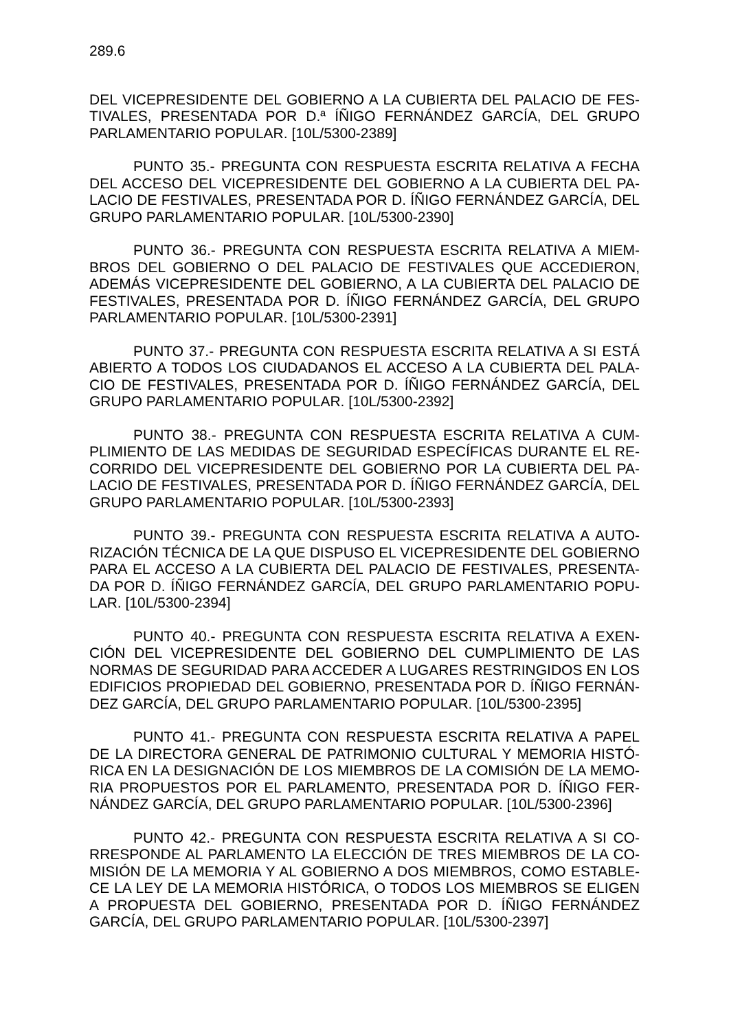289.6
DEL VICEPRESIDENTE DEL GOBIERNO A LA CUBIERTA DEL PALACIO DE FES-TIVALES, PRESENTADA POR D.ª ÍÑIGO FERNÁNDEZ GARCÍA, DEL GRUPO PARLAMENTARIO POPULAR. [10L/5300-2389]
PUNTO 35.- PREGUNTA CON RESPUESTA ESCRITA RELATIVA A FECHA DEL ACCESO DEL VICEPRESIDENTE DEL GOBIERNO A LA CUBIERTA DEL PA-LACIO DE FESTIVALES, PRESENTADA POR D. ÍÑIGO FERNÁNDEZ GARCÍA, DEL GRUPO PARLAMENTARIO POPULAR. [10L/5300-2390]
PUNTO 36.- PREGUNTA CON RESPUESTA ESCRITA RELATIVA A MIEM-BROS DEL GOBIERNO O DEL PALACIO DE FESTIVALES QUE ACCEDIERON, ADEMÁS VICEPRESIDENTE DEL GOBIERNO, A LA CUBIERTA DEL PALACIO DE FESTIVALES, PRESENTADA POR D. ÍÑIGO FERNÁNDEZ GARCÍA, DEL GRUPO PARLAMENTARIO POPULAR. [10L/5300-2391]
PUNTO 37.- PREGUNTA CON RESPUESTA ESCRITA RELATIVA A SI ESTÁ ABIERTO A TODOS LOS CIUDADANOS EL ACCESO A LA CUBIERTA DEL PALA-CIO DE FESTIVALES, PRESENTADA POR D. ÍÑIGO FERNÁNDEZ GARCÍA, DEL GRUPO PARLAMENTARIO POPULAR. [10L/5300-2392]
PUNTO 38.- PREGUNTA CON RESPUESTA ESCRITA RELATIVA A CUM-PLIMIENTO DE LAS MEDIDAS DE SEGURIDAD ESPECÍFICAS DURANTE EL RE-CORRIDO DEL VICEPRESIDENTE DEL GOBIERNO POR LA CUBIERTA DEL PA-LACIO DE FESTIVALES, PRESENTADA POR D. ÍÑIGO FERNÁNDEZ GARCÍA, DEL GRUPO PARLAMENTARIO POPULAR. [10L/5300-2393]
PUNTO 39.- PREGUNTA CON RESPUESTA ESCRITA RELATIVA A AUTO-RIZACIÓN TÉCNICA DE LA QUE DISPUSO EL VICEPRESIDENTE DEL GOBIERNO PARA EL ACCESO A LA CUBIERTA DEL PALACIO DE FESTIVALES, PRESENTA-DA POR D. ÍÑIGO FERNÁNDEZ GARCÍA, DEL GRUPO PARLAMENTARIO POPU-LAR. [10L/5300-2394]
PUNTO 40.- PREGUNTA CON RESPUESTA ESCRITA RELATIVA A EXEN-CIÓN DEL VICEPRESIDENTE DEL GOBIERNO DEL CUMPLIMIENTO DE LAS NORMAS DE SEGURIDAD PARA ACCEDER A LUGARES RESTRINGIDOS EN LOS EDIFICIOS PROPIEDAD DEL GOBIERNO, PRESENTADA POR D. ÍÑIGO FERNÁN-DEZ GARCÍA, DEL GRUPO PARLAMENTARIO POPULAR. [10L/5300-2395]
PUNTO 41.- PREGUNTA CON RESPUESTA ESCRITA RELATIVA A PAPEL DE LA DIRECTORA GENERAL DE PATRIMONIO CULTURAL Y MEMORIA HISTÓ-RICA EN LA DESIGNACIÓN DE LOS MIEMBROS DE LA COMISIÓN DE LA MEMO-RIA PROPUESTOS POR EL PARLAMENTO, PRESENTADA POR D. ÍÑIGO FER-NÁNDEZ GARCÍA, DEL GRUPO PARLAMENTARIO POPULAR. [10L/5300-2396]
PUNTO 42.- PREGUNTA CON RESPUESTA ESCRITA RELATIVA A SI CO-RRESPONDE AL PARLAMENTO LA ELECCIÓN DE TRES MIEMBROS DE LA CO-MISIÓN DE LA MEMORIA Y AL GOBIERNO A DOS MIEMBROS, COMO ESTABLE-CE LA LEY DE LA MEMORIA HISTÓRICA, O TODOS LOS MIEMBROS SE ELIGEN A PROPUESTA DEL GOBIERNO, PRESENTADA POR D. ÍÑIGO FERNÁNDEZ GARCÍA, DEL GRUPO PARLAMENTARIO POPULAR. [10L/5300-2397]